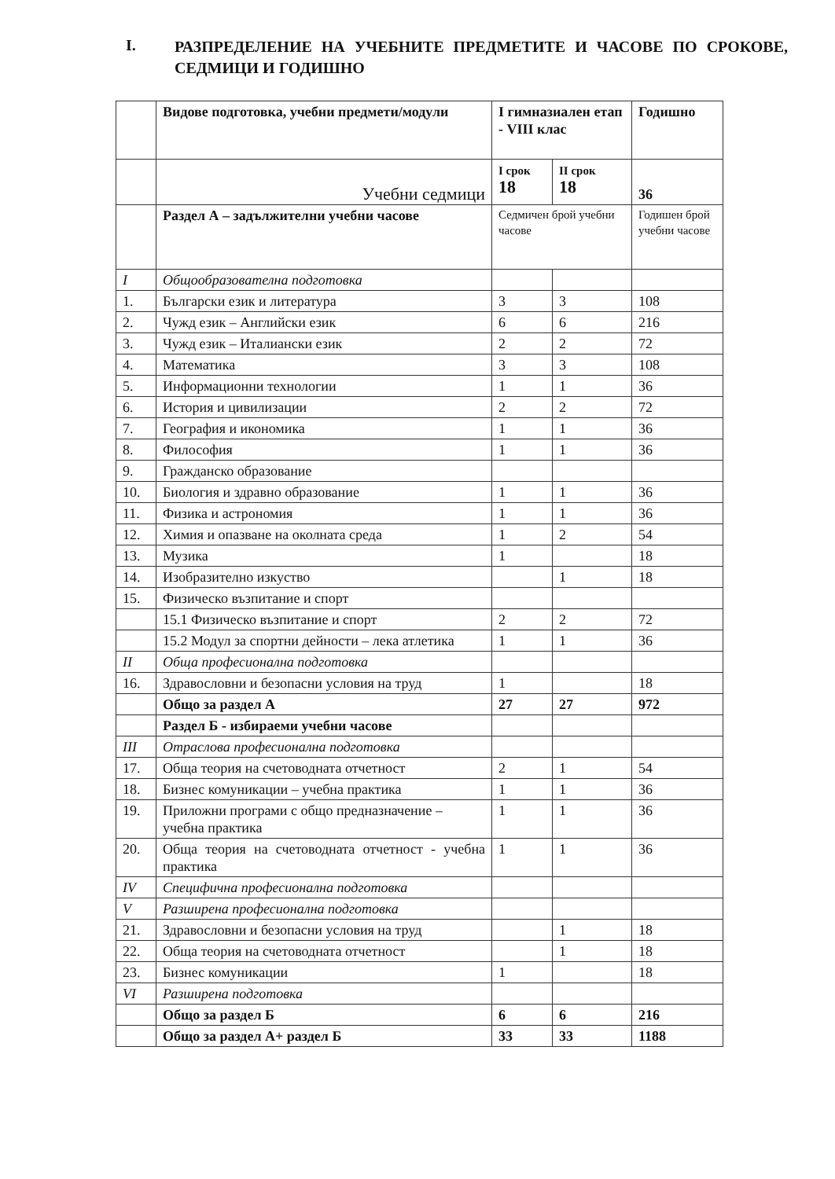I. РАЗПРЕДЕЛЕНИЕ НА УЧЕБНИТЕ ПРЕДМЕТИТЕ И ЧАСОВЕ ПО СРОКОВЕ, СЕДМИЦИ И ГОДИШНО
| | Видове подготовка, учебни предмети/модули | I гимназиален етап - VIII клас | | Годишно |
| | Учебни седмици | I срок 18 | II срок 18 | 36 |
| | Раздел А – задължителни учебни часове | Седмичен брой учебни часове | | Годишен брой учебни часове |
| I | Общообразователна подготовка | | | |
| 1. | Български език и литература | 3 | 3 | 108 |
| 2. | Чужд език – Английски език | 6 | 6 | 216 |
| 3. | Чужд език – Италиански език | 2 | 2 | 72 |
| 4. | Математика | 3 | 3 | 108 |
| 5. | Информационни технологии | 1 | 1 | 36 |
| 6. | История и цивилизации | 2 | 2 | 72 |
| 7. | География и икономика | 1 | 1 | 36 |
| 8. | Философия | 1 | 1 | 36 |
| 9. | Гражданско образование | | | |
| 10. | Биология и здравно образование | 1 | 1 | 36 |
| 11. | Физика и астрономия | 1 | 1 | 36 |
| 12. | Химия и опазване на околната среда | 1 | 2 | 54 |
| 13. | Музика | 1 | | 18 |
| 14. | Изобразително изкуство | | 1 | 18 |
| 15. | Физическо възпитание и спорт | | | |
| | 15.1 Физическо възпитание и спорт | 2 | 2 | 72 |
| | 15.2 Модул за спортни дейности – лека атлетика | 1 | 1 | 36 |
| II | Обща професионална подготовка | | | |
| 16. | Здравословни и безопасни условия на труд | 1 | | 18 |
| | Общо за раздел А | 27 | 27 | 972 |
| | Раздел Б - избираеми учебни часове | | | |
| III | Отраслова професионална подготовка | | | |
| 17. | Обща теория на счетоводната отчетност | 2 | 1 | 54 |
| 18. | Бизнес комуникации – учебна практика | 1 | 1 | 36 |
| 19. | Приложни програми с общо предназначение – учебна практика | 1 | 1 | 36 |
| 20. | Обща теория на счетоводната отчетност - учебна практика | 1 | 1 | 36 |
| IV | Специфична професионална подготовка | | | |
| V | Разширена професионална подготовка | | | |
| 21. | Здравословни и безопасни условия на труд | | 1 | 18 |
| 22. | Обща теория на счетоводната отчетност | | 1 | 18 |
| 23. | Бизнес комуникации | 1 | | 18 |
| VI | Разширена подготовка | | | |
| | Общо за раздел Б | 6 | 6 | 216 |
| | Общо за раздел А+ раздел Б | 33 | 33 | 1188 |